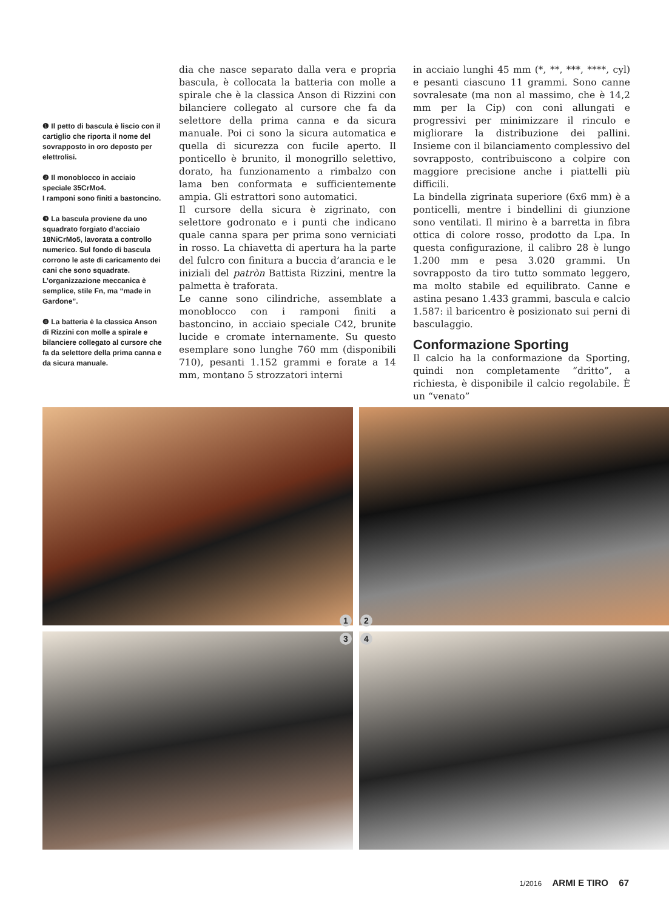❶ Il petto di bascula è liscio con il cartiglio che riporta il nome del sovrapposto in oro deposto per elettrolisi.
❷ Il monoblocco in acciaio speciale 35CrMo4.
I ramponi sono finiti a bastoncino.
❸ La bascula proviene da uno squadrato forgiato d’acciaio 18NiCrMo5, lavorata a controllo numerico. Sul fondo di bascula corrono le aste di caricamento dei cani che sono squadrate. L’organizzazione meccanica è semplice, stile Fn, ma “made in Gardone”.
❹ La batteria è la classica Anson di Rizzini con molle a spirale e bilanciere collegato al cursore che fa da selettore della prima canna e da sicura manuale.
dia che nasce separato dalla vera e propria bascula, è collocata la batteria con molle a spirale che è la classica Anson di Rizzini con bilanciere collegato al cursore che fa da selettore della prima canna e da sicura manuale. Poi ci sono la sicura automatica e quella di sicurezza con fucile aperto. Il ponticello è brunito, il monogrillo selettivo, dorato, ha funzionamento a rimbalzo con lama ben conformata e sufficientemente ampia. Gli estrattori sono automatici.
Il cursore della sicura è zigrinato, con selettore godronato e i punti che indicano quale canna spara per prima sono verniciati in rosso. La chiavetta di apertura ha la parte del fulcro con finitura a buccia d’arancia e le iniziali del patròn Battista Rizzini, mentre la palmetta è traforata.
Le canne sono cilindriche, assemblate a monoblocco con i ramponi finiti a bastoncino, in acciaio speciale C42, brunite lucide e cromate internamente. Su questo esemplare sono lunghe 760 mm (disponibili 710), pesanti 1.152 grammi e forate a 14 mm, montano 5 strozzatori interni
in acciaio lunghi 45 mm (*, **, ***, ****, cyl) e pesanti ciascuno 11 grammi. Sono canne sovralesate (ma non al massimo, che è 14,2 mm per la Cip) con coni allungati e progressivi per minimizzare il rinculo e migliorare la distribuzione dei pallini. Insieme con il bilanciamento complessivo del sovrapposto, contribuiscono a colpire con maggiore precisione anche i piattelli più difficili.
La bindella zigrinata superiore (6x6 mm) è a ponticelli, mentre i bindellini di giunzione sono ventilati. Il mirino è a barretta in fibra ottica di colore rosso, prodotto da Lpa. In questa configurazione, il calibro 28 è lungo 1.200 mm e pesa 3.020 grammi. Un sovrapposto da tiro tutto sommato leggero, ma molto stabile ed equilibrato. Canne e astina pesano 1.433 grammi, bascula e calcio 1.587: il baricentro è posizionato sui perni di basculaggio.
Conformazione Sporting
Il calcio ha la conformazione da Sporting, quindi non completamente “dritto”, a richiesta, è disponibile il calcio regolabile. È un “venato”
1
2
3
4
1/2016 ARMI E TIRO 67